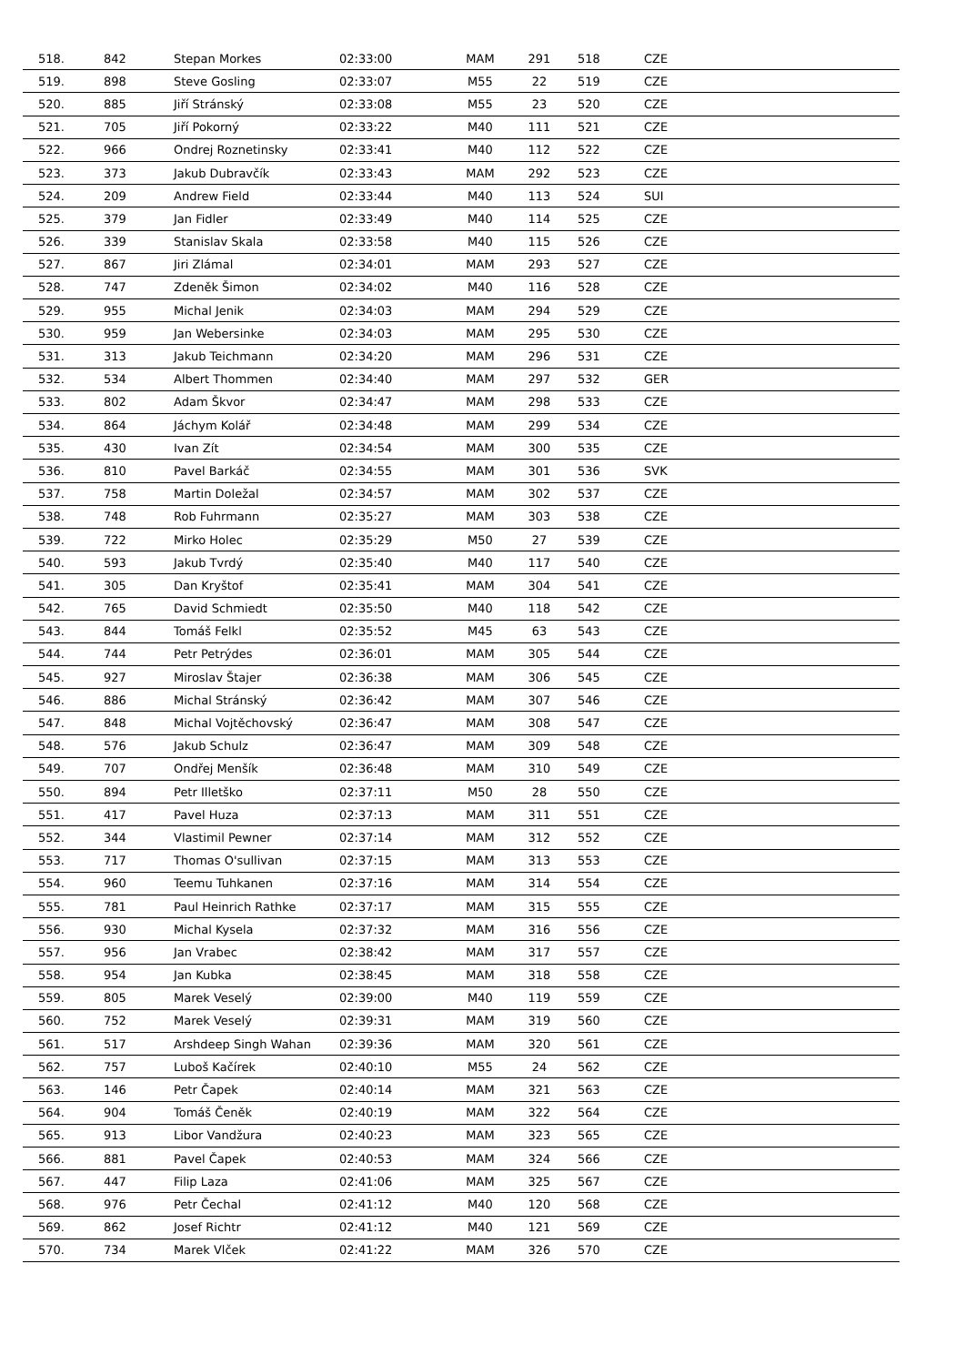| 518. | 842 | Stepan Morkes | 02:33:00 | MAM | 291 | 518 | CZE |
| 519. | 898 | Steve Gosling | 02:33:07 | M55 | 22 | 519 | CZE |
| 520. | 885 | Jiří Stránský | 02:33:08 | M55 | 23 | 520 | CZE |
| 521. | 705 | Jiří Pokorný | 02:33:22 | M40 | 111 | 521 | CZE |
| 522. | 966 | Ondrej Roznetinsky | 02:33:41 | M40 | 112 | 522 | CZE |
| 523. | 373 | Jakub Dubravčík | 02:33:43 | MAM | 292 | 523 | CZE |
| 524. | 209 | Andrew Field | 02:33:44 | M40 | 113 | 524 | SUI |
| 525. | 379 | Jan Fidler | 02:33:49 | M40 | 114 | 525 | CZE |
| 526. | 339 | Stanislav Skala | 02:33:58 | M40 | 115 | 526 | CZE |
| 527. | 867 | Jiri Zlámal | 02:34:01 | MAM | 293 | 527 | CZE |
| 528. | 747 | Zdeněk Šimon | 02:34:02 | M40 | 116 | 528 | CZE |
| 529. | 955 | Michal Jenik | 02:34:03 | MAM | 294 | 529 | CZE |
| 530. | 959 | Jan Webersinke | 02:34:03 | MAM | 295 | 530 | CZE |
| 531. | 313 | Jakub Teichmann | 02:34:20 | MAM | 296 | 531 | CZE |
| 532. | 534 | Albert Thommen | 02:34:40 | MAM | 297 | 532 | GER |
| 533. | 802 | Adam Škvor | 02:34:47 | MAM | 298 | 533 | CZE |
| 534. | 864 | Jáchym Kolář | 02:34:48 | MAM | 299 | 534 | CZE |
| 535. | 430 | Ivan Zít | 02:34:54 | MAM | 300 | 535 | CZE |
| 536. | 810 | Pavel Barkáč | 02:34:55 | MAM | 301 | 536 | SVK |
| 537. | 758 | Martin Doležal | 02:34:57 | MAM | 302 | 537 | CZE |
| 538. | 748 | Rob Fuhrmann | 02:35:27 | MAM | 303 | 538 | CZE |
| 539. | 722 | Mirko Holec | 02:35:29 | M50 | 27 | 539 | CZE |
| 540. | 593 | Jakub Tvrdý | 02:35:40 | M40 | 117 | 540 | CZE |
| 541. | 305 | Dan Kryštof | 02:35:41 | MAM | 304 | 541 | CZE |
| 542. | 765 | David Schmiedt | 02:35:50 | M40 | 118 | 542 | CZE |
| 543. | 844 | Tomáš Felkl | 02:35:52 | M45 | 63 | 543 | CZE |
| 544. | 744 | Petr Petrýdes | 02:36:01 | MAM | 305 | 544 | CZE |
| 545. | 927 | Miroslav Štajer | 02:36:38 | MAM | 306 | 545 | CZE |
| 546. | 886 | Michal Stránský | 02:36:42 | MAM | 307 | 546 | CZE |
| 547. | 848 | Michal Vojtěchovský | 02:36:47 | MAM | 308 | 547 | CZE |
| 548. | 576 | Jakub Schulz | 02:36:47 | MAM | 309 | 548 | CZE |
| 549. | 707 | Ondřej Menšík | 02:36:48 | MAM | 310 | 549 | CZE |
| 550. | 894 | Petr Illetško | 02:37:11 | M50 | 28 | 550 | CZE |
| 551. | 417 | Pavel Huza | 02:37:13 | MAM | 311 | 551 | CZE |
| 552. | 344 | Vlastimil Pewner | 02:37:14 | MAM | 312 | 552 | CZE |
| 553. | 717 | Thomas O'sullivan | 02:37:15 | MAM | 313 | 553 | CZE |
| 554. | 960 | Teemu Tuhkanen | 02:37:16 | MAM | 314 | 554 | CZE |
| 555. | 781 | Paul Heinrich Rathke | 02:37:17 | MAM | 315 | 555 | CZE |
| 556. | 930 | Michal Kysela | 02:37:32 | MAM | 316 | 556 | CZE |
| 557. | 956 | Jan Vrabec | 02:38:42 | MAM | 317 | 557 | CZE |
| 558. | 954 | Jan Kubka | 02:38:45 | MAM | 318 | 558 | CZE |
| 559. | 805 | Marek Veselý | 02:39:00 | M40 | 119 | 559 | CZE |
| 560. | 752 | Marek Veselý | 02:39:31 | MAM | 319 | 560 | CZE |
| 561. | 517 | Arshdeep Singh Wahan | 02:39:36 | MAM | 320 | 561 | CZE |
| 562. | 757 | Luboš Kačírek | 02:40:10 | M55 | 24 | 562 | CZE |
| 563. | 146 | Petr Čapek | 02:40:14 | MAM | 321 | 563 | CZE |
| 564. | 904 | Tomáš Čeněk | 02:40:19 | MAM | 322 | 564 | CZE |
| 565. | 913 | Libor Vandžura | 02:40:23 | MAM | 323 | 565 | CZE |
| 566. | 881 | Pavel Čapek | 02:40:53 | MAM | 324 | 566 | CZE |
| 567. | 447 | Filip Laza | 02:41:06 | MAM | 325 | 567 | CZE |
| 568. | 976 | Petr Čechal | 02:41:12 | M40 | 120 | 568 | CZE |
| 569. | 862 | Josef Richtr | 02:41:12 | M40 | 121 | 569 | CZE |
| 570. | 734 | Marek Vlček | 02:41:22 | MAM | 326 | 570 | CZE |